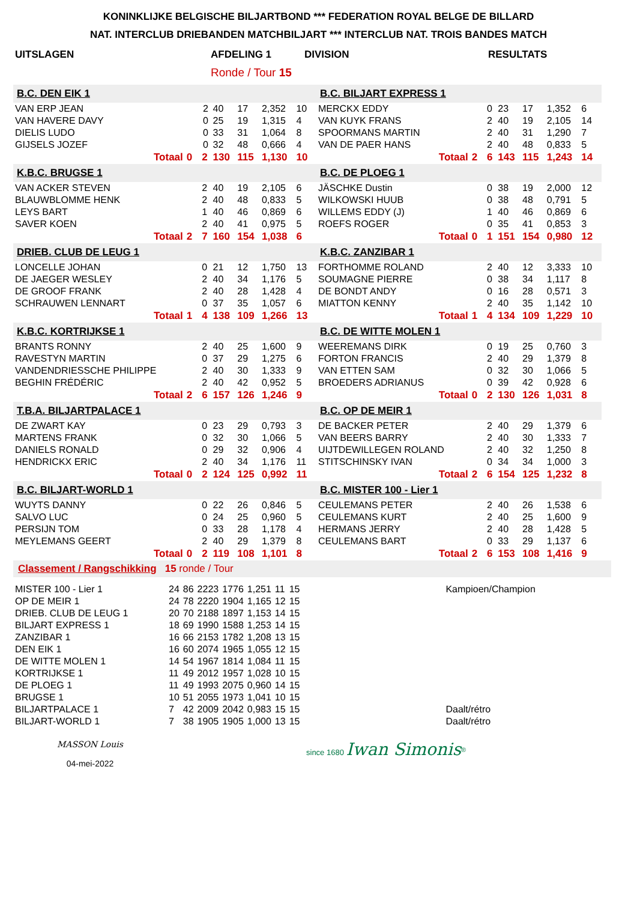KONINKLIJKE BELGISCHE BILJARTBOND *** FEDERATION ROYAL BELGE DE BILLARD
NAT. INTERCLUB DRIEBANDEN MATCHBILJART *** INTERCLUB NAT. TROIS BANDES MATCH
| UITSLAGEN | AFDELING 1 | DIVISION | RESULTATS |
| | Ronde / Tour 15 | | |
| B.C. DEN EIK 1 | | | | | | | | | B.C. BILJART EXPRESS 1 | | | | | | | | |
| VAN ERP JEAN | | | 2 | 40 | 17 | 2,352 | 10 | | MERCKX EDDY | | | 0 | 23 | 17 | 1,352 | 6 | |
| VAN HAVERE DAVY | | | 0 | 25 | 19 | 1,315 | 4 | | VAN KUYK FRANS | | | 2 | 40 | 19 | 2,105 | 14 | |
| DIELIS LUDO | | | 0 | 33 | 31 | 1,064 | 8 | | SPOORMANS MARTIN | | | 2 | 40 | 31 | 1,290 | 7 | |
| GIJSELS JOZEF | | | 0 | 32 | 48 | 0,666 | 4 | | VAN DE PAER HANS | | | 2 | 40 | 48 | 0,833 | 5 | |
| Totaal | 0 | | 2 | 130 | 115 | 1,130 | 10 | | Totaal | 2 | | 6 | 143 | 115 | 1,243 | 14 | |
| K.B.C. BRUGSE 1 | | | | | | | | | B.C. DE PLOEG 1 | | | | | | | | |
| VAN ACKER STEVEN | | | 2 | 40 | 19 | 2,105 | 6 | | JÄSCHKE Dustin | | | 0 | 38 | 19 | 2,000 | 12 | |
| BLAUWBLOMME HENK | | | 2 | 40 | 48 | 0,833 | 5 | | WILKOWSKI HUUB | | | 0 | 38 | 48 | 0,791 | 5 | |
| LEYS BART | | | 1 | 40 | 46 | 0,869 | 6 | | WILLEMS EDDY (J) | | | 1 | 40 | 46 | 0,869 | 6 | |
| SAVER KOEN | | | 2 | 40 | 41 | 0,975 | 5 | | ROEFS ROGER | | | 0 | 35 | 41 | 0,853 | 3 | |
| Totaal | 2 | | 7 | 160 | 154 | 1,038 | 6 | | Totaal | 0 | | 1 | 151 | 154 | 0,980 | 12 | |
| DRIEB. CLUB DE LEUG 1 | | | | | | | | | K.B.C. ZANZIBAR 1 | | | | | | | | |
| LONCELLE JOHAN | | | 0 | 21 | 12 | 1,750 | 13 | | FORTHOMME ROLAND | | | 2 | 40 | 12 | 3,333 | 10 | |
| DE JAEGER WESLEY | | | 2 | 40 | 34 | 1,176 | 5 | | SOUMAGNE PIERRE | | | 0 | 38 | 34 | 1,117 | 8 | |
| DE GROOF FRANK | | | 2 | 40 | 28 | 1,428 | 4 | | DE BONDT ANDY | | | 0 | 16 | 28 | 0,571 | 3 | |
| SCHRAUWEN LENNART | | | 0 | 37 | 35 | 1,057 | 6 | | MIATTON KENNY | | | 2 | 40 | 35 | 1,142 | 10 | |
| Totaal | 1 | | 4 | 138 | 109 | 1,266 | 13 | | Totaal | 1 | | 4 | 134 | 109 | 1,229 | 10 | |
| K.B.C. KORTRIJKSE 1 | | | | | | | | | B.C. DE WITTE MOLEN 1 | | | | | | | | |
| BRANTS RONNY | | | 2 | 40 | 25 | 1,600 | 9 | | WEEREMANS DIRK | | | 0 | 19 | 25 | 0,760 | 3 | |
| RAVESTYN MARTIN | | | 0 | 37 | 29 | 1,275 | 6 | | FORTON FRANCIS | | | 2 | 40 | 29 | 1,379 | 8 | |
| VANDENDRIESSCHE PHILIPPE | | | 2 | 40 | 30 | 1,333 | 9 | | VAN ETTEN SAM | | | 0 | 32 | 30 | 1,066 | 5 | |
| BEGHIN FRÉDÉRIC | | | 2 | 40 | 42 | 0,952 | 5 | | BROEDERS ADRIANUS | | | 0 | 39 | 42 | 0,928 | 6 | |
| Totaal | 2 | | 6 | 157 | 126 | 1,246 | 9 | | Totaal | 0 | | 2 | 130 | 126 | 1,031 | 8 | |
| T.B.A. BILJARTPALACE 1 | | | | | | | | | B.C. OP DE MEIR 1 | | | | | | | | |
| DE ZWART KAY | | | 0 | 23 | 29 | 0,793 | 3 | | DE BACKER PETER | | | 2 | 40 | 29 | 1,379 | 6 | |
| MARTENS FRANK | | | 0 | 32 | 30 | 1,066 | 5 | | VAN BEERS BARRY | | | 2 | 40 | 30 | 1,333 | 7 | |
| DANIELS RONALD | | | 0 | 29 | 32 | 0,906 | 4 | | UIJTDEWILLEGEN ROLAND | | | 2 | 40 | 32 | 1,250 | 8 | |
| HENDRICKX ERIC | | | 2 | 40 | 34 | 1,176 | 11 | | STITSCHINSKY IVAN | | | 0 | 34 | 34 | 1,000 | 3 | |
| Totaal | 0 | | 2 | 124 | 125 | 0,992 | 11 | | Totaal | 2 | | 6 | 154 | 125 | 1,232 | 8 | |
| B.C. BILJART-WORLD 1 | | | | | | | | | B.C. MISTER 100 - Lier 1 | | | | | | | | |
| WUYTS DANNY | | | 0 | 22 | 26 | 0,846 | 5 | | CEULEMANS PETER | | | 2 | 40 | 26 | 1,538 | 6 | |
| SALVO LUC | | | 0 | 24 | 25 | 0,960 | 5 | | CEULEMANS KURT | | | 2 | 40 | 25 | 1,600 | 9 | |
| PERSIJN TOM | | | 0 | 33 | 28 | 1,178 | 4 | | HERMANS JERRY | | | 2 | 40 | 28 | 1,428 | 5 | |
| MEYLEMANS GEERT | | | 2 | 40 | 29 | 1,379 | 8 | | CEULEMANS BART | | | 0 | 33 | 29 | 1,137 | 6 | |
| Totaal | 0 | | 2 | 119 | 108 | 1,101 | 8 | | Totaal | 2 | | 6 | 153 | 108 | 1,416 | 9 | |
Classement / Rangschikking 15 ronde / Tour
| MISTER 100 - Lier 1 | 24 | 86 | 2223 | 1776 | 1,251 | 11 | 15 | Kampioen/Champion |
| OP DE MEIR 1 | 24 | 78 | 2220 | 1904 | 1,165 | 12 | 15 | |
| DRIEB. CLUB DE LEUG 1 | 20 | 70 | 2188 | 1897 | 1,153 | 14 | 15 | |
| BILJART EXPRESS 1 | 18 | 69 | 1990 | 1588 | 1,253 | 14 | 15 | |
| ZANZIBAR 1 | 16 | 66 | 2153 | 1782 | 1,208 | 13 | 15 | |
| DEN EIK 1 | 16 | 60 | 2074 | 1965 | 1,055 | 12 | 15 | |
| DE WITTE MOLEN 1 | 14 | 54 | 1967 | 1814 | 1,084 | 11 | 15 | |
| KORTRIJKSE 1 | 11 | 49 | 2012 | 1957 | 1,028 | 10 | 15 | |
| DE PLOEG 1 | 11 | 49 | 1993 | 2075 | 0,960 | 14 | 15 | |
| BRUGSE 1 | 10 | 51 | 2055 | 1973 | 1,041 | 10 | 15 | |
| BILJARTPALACE 1 | 7 | 42 | 2009 | 2042 | 0,983 | 15 | 15 | Daalt/rétro |
| BILJART-WORLD 1 | 7 | 38 | 1905 | 1905 | 1,000 | 13 | 15 | Daalt/rétro |
MASSON Louis
04-mei-2022
since 1680 Iwan Simonis<sup>®</sup>